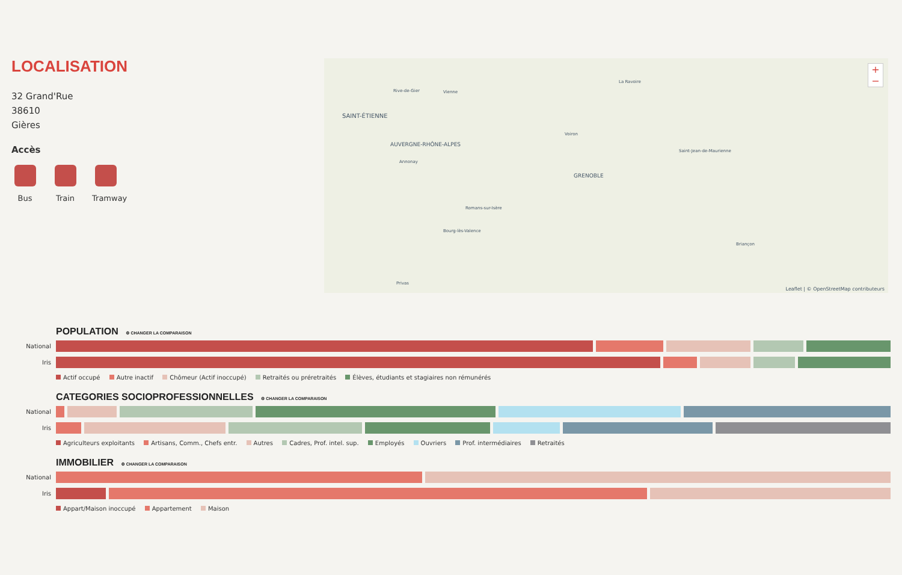LOCALISATION
32 Grand'Rue
38610
Gières
Accès
Bus Train Tramway
SAINT-ÉTIENNE
Rive-de-Gier Vienne
AUVERGNE-RHÔNE-ALPES
Annonay
Voiron
La Ravoire
GRENOBLE
Saint-Jean-de-Maurienne
Romans-sur-Isère
Bourg-lès-Valence
Briançon
Privas
+
−
Leaflet | © OpenStreetMap contributeurs
POPULATION ⚙ CHANGER LA COMPARAISON
National
Iris
Actif occupé Autre inactif Chômeur (Actif inoccupé) Retraités ou préretraités Élèves, étudiants et stagiaires non rémunérés
CATEGORIES SOCIOPROFESSIONNELLES ⚙ CHANGER LA COMPARAISON
National
Iris
Agriculteurs exploitants Artisans, Comm., Chefs entr. Autres Cadres, Prof. intel. sup. Employés Ouvriers Prof. intermédiaires Retraités
IMMOBILIER ⚙ CHANGER LA COMPARAISON
National
Iris
Appart/Maison inoccupé Appartement Maison